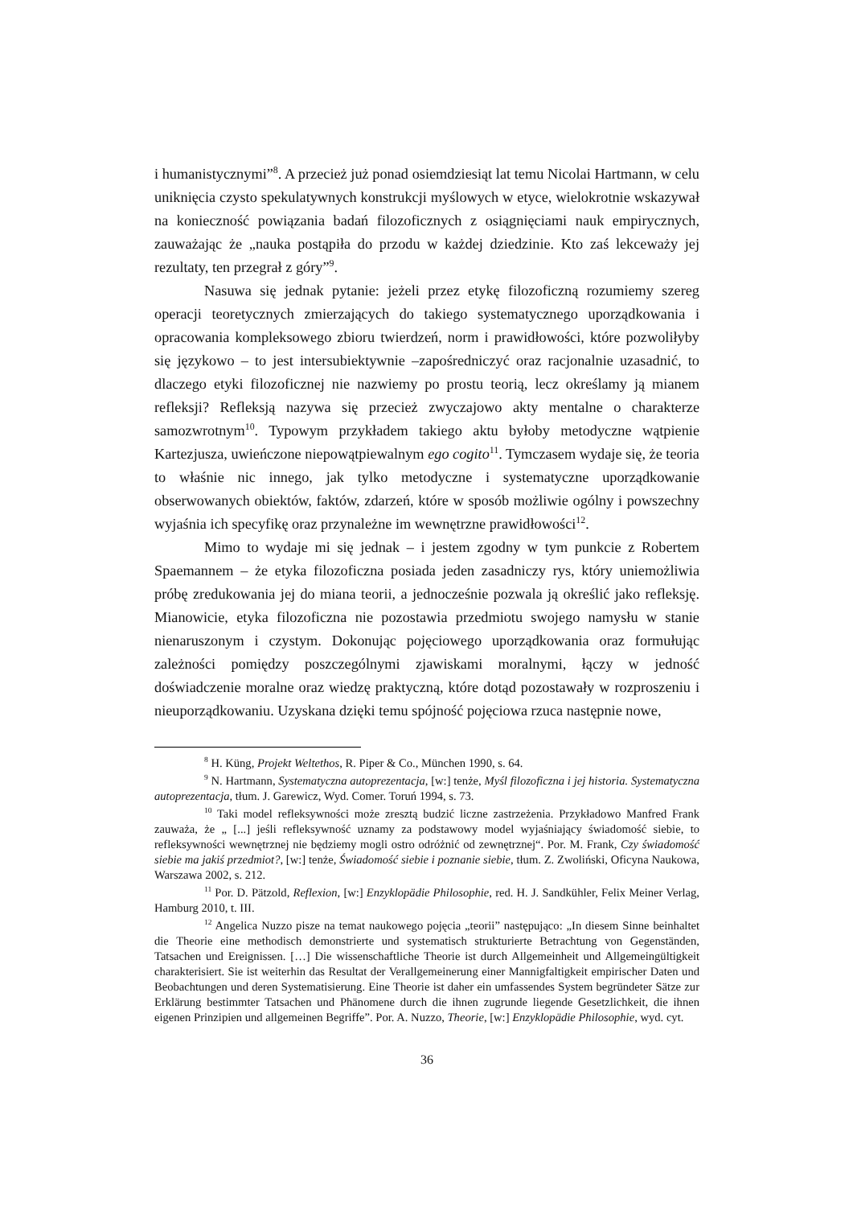i humanistycznymi”<sup>8</sup>. A przecież już ponad osiemdziesiąt lat temu Nicolai Hartmann, w celu uniknięcia czysto spekulatywnych konstrukcji myślowych w etyce, wielokrotnie wskazywał na konieczność powiązania badań filozoficznych z osiągnięciami nauk empirycznych, zauważając że „nauka postąpiła do przodu w każdej dziedzinie. Kto zaś lekceważy jej rezultaty, ten przegrał z góry”<sup>9</sup>.
Nasuwa się jednak pytanie: jeżeli przez etykę filozoficzną rozumiemy szereg operacji teoretycznych zmierzających do takiego systematycznego uporządkowania i opracowania kompleksowego zbioru twierdzeń, norm i prawidłowości, które pozwoliłyby się językowo – to jest intersubiektywnie –zapośredniczyć oraz racjonalnie uzasadnić, to dlaczego etyki filozoficznej nie nazwiemy po prostu teorią, lecz określamy ją mianem refleksji? Refleksją nazywa się przecież zwyczajowo akty mentalne o charakterze samozwrotnym<sup>10</sup>. Typowym przykładem takiego aktu byłoby metodyczne wątpienie Kartezjusza, uwieńczone niepowątpiewalnym ego cogito<sup>11</sup>. Tymczasem wydaje się, że teoria to właśnie nic innego, jak tylko metodyczne i systematyczne uporządkowanie obserwowanych obiektów, faktów, zdarzeń, które w sposób możliwie ogólny i powszechny wyjaśnia ich specyfikę oraz przynależne im wewnętrzne prawidłowości<sup>12</sup>.
Mimo to wydaje mi się jednak – i jestem zgodny w tym punkcie z Robertem Spaemannem – że etyka filozoficzna posiada jeden zasadniczy rys, który uniemożliwia próbę zredukowania jej do miana teorii, a jednocześnie pozwala ją określić jako refleksję. Mianowicie, etyka filozoficzna nie pozostawia przedmiotu swojego namysłu w stanie nienaruszonym i czystym. Dokonując pojęciowego uporządkowania oraz formułując zależności pomiędzy poszczególnymi zjawiskami moralnymi, łączy w jedność doświadczenie moralne oraz wiedzę praktyczną, które dotąd pozostawały w rozproszeniu i nieuporządkowaniu. Uzyskana dzięki temu spójność pojęciowa rzuca następnie nowe,
<sup>8</sup> H. Küng, Projekt Weltethos, R. Piper & Co., München 1990, s. 64.
<sup>9</sup> N. Hartmann, Systematyczna autoprezentacja, [w:] tenże, Myśl filozoficzna i jej historia. Systematyczna autoprezentacja, tłum. J. Garewicz, Wyd. Comer. Toruń 1994, s. 73.
<sup>10</sup> Taki model refleksywności może zresztą budzić liczne zastrzeżenia. Przykładowo Manfred Frank zauważa, że „ [...] jeśli refleksywność uznamy za podstawowy model wyjaśniający świadomość siebie, to refleksywności wewnętrznej nie będziemy mogli ostro odróżnić od zewnętrznej“. Por. M. Frank, Czy świadomość siebie ma jakiś przedmiot?, [w:] tenże, Świadomość siebie i poznanie siebie, tłum. Z. Zwoliński, Oficyna Naukowa, Warszawa 2002, s. 212.
<sup>11</sup> Por. D. Pätzold, Reflexion, [w:] Enzyklopädie Philosophie, red. H. J. Sandkühler, Felix Meiner Verlag, Hamburg 2010, t. III.
<sup>12</sup> Angelica Nuzzo pisze na temat naukowego pojęcia „teorii” następująco: „In diesem Sinne beinhaltet die Theorie eine methodisch demonstrierte und systematisch strukturierte Betrachtung von Gegenständen, Tatsachen und Ereignissen. […] Die wissenschaftliche Theorie ist durch Allgemeinheit und Allgemeingültigkeit charakterisiert. Sie ist weiterhin das Resultat der Verallgemeinerung einer Mannigfaltigkeit empirischer Daten und Beobachtungen und deren Systematisierung. Eine Theorie ist daher ein umfassendes System begründeter Sätze zur Erklärung bestimmter Tatsachen und Phänomene durch die ihnen zugrunde liegende Gesetzlichkeit, die ihnen eigenen Prinzipien und allgemeinen Begriffe”. Por. A. Nuzzo, Theorie, [w:] Enzyklopädie Philosophie, wyd. cyt.
36